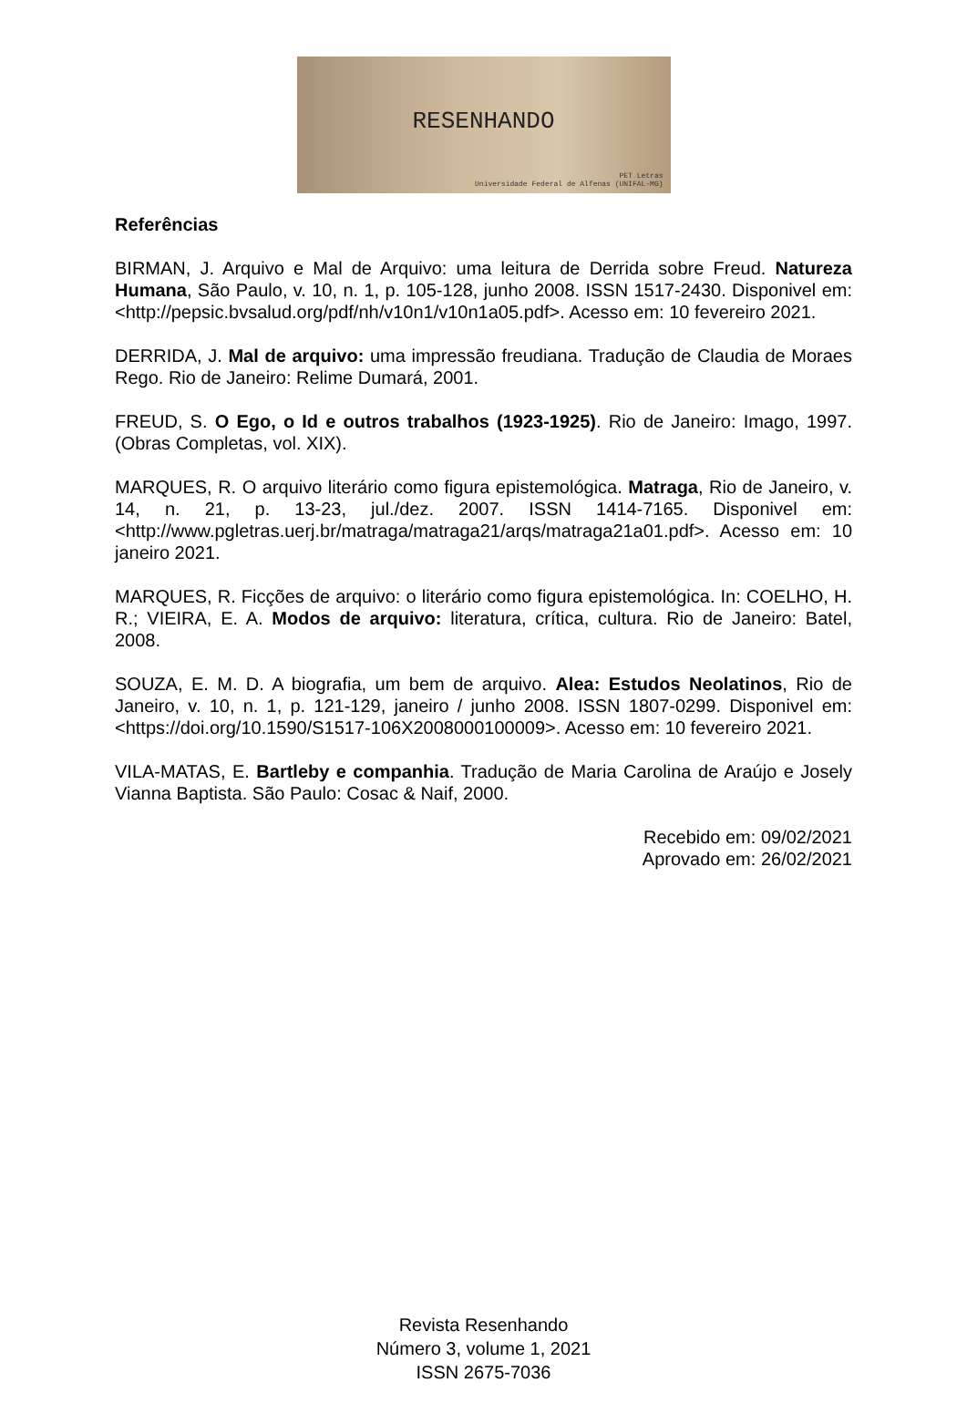RESENHANDO
PET Letras
Universidade Federal de Alfenas (UNIFAL-MG)
Referências
BIRMAN, J. Arquivo e Mal de Arquivo: uma leitura de Derrida sobre Freud. Natureza Humana, São Paulo, v. 10, n. 1, p. 105-128, junho 2008. ISSN 1517-2430. Disponivel em: <http://pepsic.bvsalud.org/pdf/nh/v10n1/v10n1a05.pdf>. Acesso em: 10 fevereiro 2021.
DERRIDA, J. Mal de arquivo: uma impressão freudiana. Tradução de Claudia de Moraes Rego. Rio de Janeiro: Relime Dumará, 2001.
FREUD, S. O Ego, o Id e outros trabalhos (1923-1925). Rio de Janeiro: Imago, 1997. (Obras Completas, vol. XIX).
MARQUES, R. O arquivo literário como figura epistemológica. Matraga, Rio de Janeiro, v. 14, n. 21, p. 13-23, jul./dez. 2007. ISSN 1414-7165. Disponivel em: <http://www.pgletras.uerj.br/matraga/matraga21/arqs/matraga21a01.pdf>. Acesso em: 10 janeiro 2021.
MARQUES, R. Ficções de arquivo: o literário como figura epistemológica. In: COELHO, H. R.; VIEIRA, E. A. Modos de arquivo: literatura, crítica, cultura. Rio de Janeiro: Batel, 2008.
SOUZA, E. M. D. A biografia, um bem de arquivo. Alea: Estudos Neolatinos, Rio de Janeiro, v. 10, n. 1, p. 121-129, janeiro / junho 2008. ISSN 1807-0299. Disponivel em: <https://doi.org/10.1590/S1517-106X2008000100009>. Acesso em: 10 fevereiro 2021.
VILA-MATAS, E. Bartleby e companhia. Tradução de Maria Carolina de Araújo e Josely Vianna Baptista. São Paulo: Cosac & Naif, 2000.
Recebido em: 09/02/2021
Aprovado em: 26/02/2021
Revista Resenhando
Número 3, volume 1, 2021
ISSN 2675-7036